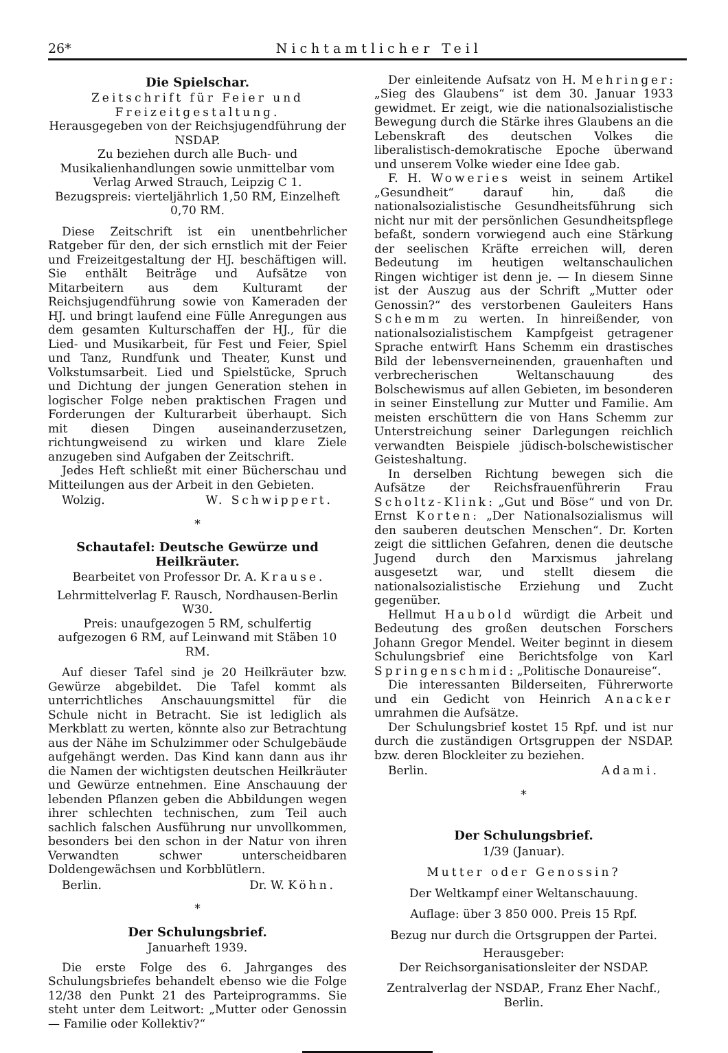26* Nichtamtlicher Teil
Die Spielschar.
Zeitschrift für Feier und Freizeitgestaltung.
Herausgegeben von der Reichsjugendführung der NSDAP.
Zu beziehen durch alle Buch- und Musikalienhandlungen sowie unmittelbar vom Verlag Arwed Strauch, Leipzig C 1.
Bezugspreis: vierteljährlich 1,50 RM, Einzelheft 0,70 RM.
Diese Zeitschrift ist ein unentbehrlicher Ratgeber für den, der sich ernstlich mit der Feier und Freizeitgestaltung der HJ. beschäftigen will. Sie enthält Beiträge und Aufsätze von Mitarbeitern aus dem Kulturamt der Reichsjugendführung sowie von Kameraden der HJ. und bringt laufend eine Fülle Anregungen aus dem gesamten Kulturschaffen der HJ., für die Lied- und Musikarbeit, für Fest und Feier, Spiel und Tanz, Rundfunk und Theater, Kunst und Volkstumsarbeit. Lied und Spielstücke, Spruch und Dichtung der jungen Generation stehen in logischer Folge neben praktischen Fragen und Forderungen der Kulturarbeit überhaupt. Sich mit diesen Dingen auseinanderzusetzen, richtungweisend zu wirken und klare Ziele anzugeben sind Aufgaben der Zeitschrift.
Jedes Heft schließt mit einer Bücherschau und Mitteilungen aus der Arbeit in den Gebieten.
Wolzig. W. Schwippert.
*
Schautafel: Deutsche Gewürze und Heilkräuter.
Bearbeitet von Professor Dr. A. Krause.
Lehrmittelverlag F. Rausch, Nordhausen-Berlin W30.
Preis: unaufgezogen 5 RM, schulfertig aufgezogen 6 RM, auf Leinwand mit Stäben 10 RM.
Auf dieser Tafel sind je 20 Heilkräuter bzw. Gewürze abgebildet. Die Tafel kommt als unterrichtliches Anschauungsmittel für die Schule nicht in Betracht. Sie ist lediglich als Merkblatt zu werten, könnte also zur Betrachtung aus der Nähe im Schulzimmer oder Schulgebäude aufgehängt werden. Das Kind kann dann aus ihr die Namen der wichtigsten deutschen Heilkräuter und Gewürze entnehmen. Eine Anschauung der lebenden Pflanzen geben die Abbildungen wegen ihrer schlechten technischen, zum Teil auch sachlich falschen Ausführung nur unvollkommen, besonders bei den schon in der Natur von ihren Verwandten schwer unterscheidbaren Doldengewächsen und Korbblütlern.
Berlin. Dr. W. Köhn.
*
Der Schulungsbrief.
Januarheft 1939.
Die erste Folge des 6. Jahrganges des Schulungsbriefes behandelt ebenso wie die Folge 12/38 den Punkt 21 des Parteiprogramms. Sie steht unter dem Leitwort: „Mutter oder Genossin — Familie oder Kollektiv?“
Der einleitende Aufsatz von H. Mehringer: „Sieg des Glaubens“ ist dem 30. Januar 1933 gewidmet. Er zeigt, wie die nationalsozialistische Bewegung durch die Stärke ihres Glaubens an die Lebenskraft des deutschen Volkes die liberalistisch-demokratische Epoche überwand und unserem Volke wieder eine Idee gab.
F. H. Woweries weist in seinem Artikel „Gesundheit“ darauf hin, daß die nationalsozialistische Gesundheitsführung sich nicht nur mit der persönlichen Gesundheitspflege befaßt, sondern vorwiegend auch eine Stärkung der seelischen Kräfte erreichen will, deren Bedeutung im heutigen weltanschaulichen Ringen wichtiger ist denn je. — In diesem Sinne ist der Auszug aus der Schrift „Mutter oder Genossin?“ des verstorbenen Gauleiters Hans Schemm zu werten. In hinreißender, von nationalsozialistischem Kampfgeist getragener Sprache entwirft Hans Schemm ein drastisches Bild der lebensverneinenden, grauenhaften und verbrecherischen Weltanschauung des Bolschewismus auf allen Gebieten, im besonderen in seiner Einstellung zur Mutter und Familie. Am meisten erschüttern die von Hans Schemm zur Unterstreichung seiner Darlegungen reichlich verwandten Beispiele jüdisch-bolschewistischer Geisteshaltung.
In derselben Richtung bewegen sich die Aufsätze der Reichsfrauenführerin Frau Scholtz-Klink: „Gut und Böse“ und von Dr. Ernst Korten: „Der Nationalsozialismus will den sauberen deutschen Menschen“. Dr. Korten zeigt die sittlichen Gefahren, denen die deutsche Jugend durch den Marxismus jahrelang ausgesetzt war, und stellt diesem die nationalsozialistische Erziehung und Zucht gegenüber.
Hellmut Haubold würdigt die Arbeit und Bedeutung des großen deutschen Forschers Johann Gregor Mendel. Weiter beginnt in diesem Schulungsbrief eine Berichtsfolge von Karl Springenschmid: „Politische Donaureise“.
Die interessanten Bilderseiten, Führerworte und ein Gedicht von Heinrich Anacker umrahmen die Aufsätze.
Der Schulungsbrief kostet 15 Rpf. und ist nur durch die zuständigen Ortsgruppen der NSDAP. bzw. deren Blockleiter zu beziehen.
Berlin. Adami.
*
Der Schulungsbrief.
1/39 (Januar).
Mutter oder Genossin?
Der Weltkampf einer Weltanschauung.
Auflage: über 3 850 000. Preis 15 Rpf.
Bezug nur durch die Ortsgruppen der Partei.
Herausgeber:
Der Reichsorganisationsleiter der NSDAP.
Zentralverlag der NSDAP., Franz Eher Nachf., Berlin.